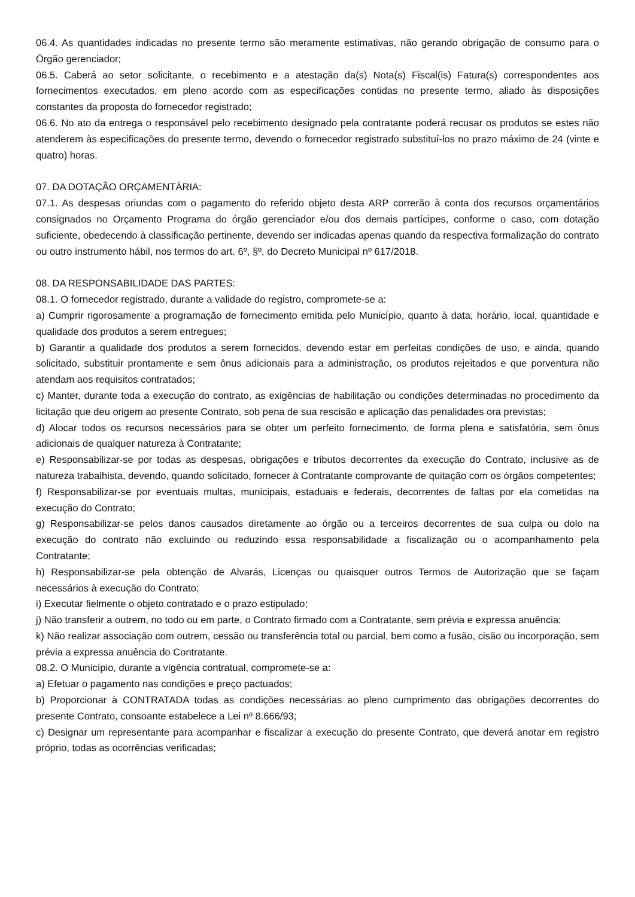06.4. As quantidades indicadas no presente termo são meramente estimativas, não gerando obrigação de consumo para o Órgão gerenciador;
06.5. Caberá ao setor solicitante, o recebimento e a atestação da(s) Nota(s) Fiscal(is) Fatura(s) correspondentes aos fornecimentos executados, em pleno acordo com as especificações contidas no presente termo, aliado às disposições constantes da proposta do fornecedor registrado;
06.6. No ato da entrega o responsável pelo recebimento designado pela contratante poderá recusar os produtos se estes não atenderem às especificações do presente termo, devendo o fornecedor registrado substituí-los no prazo máximo de 24 (vinte e quatro) horas.
07. DA DOTAÇÃO ORÇAMENTÁRIA:
07.1. As despesas oriundas com o pagamento do referido objeto desta ARP correrão à conta dos recursos orçamentários consignados no Orçamento Programa do órgão gerenciador e/ou dos demais partícipes, conforme o caso, com dotação suficiente, obedecendo à classificação pertinente, devendo ser indicadas apenas quando da respectiva formalização do contrato ou outro instrumento hábil, nos termos do art. 6º, §º, do Decreto Municipal nº 617/2018.
08. DA RESPONSABILIDADE DAS PARTES:
08.1. O fornecedor registrado, durante a validade do registro, compromete-se a:
a) Cumprir rigorosamente a programação de fornecimento emitida pelo Município, quanto à data, horário, local, quantidade e qualidade dos produtos a serem entregues;
b) Garantir a qualidade dos produtos a serem fornecidos, devendo estar em perfeitas condições de uso, e ainda, quando solicitado, substituir prontamente e sem ônus adicionais para a administração, os produtos rejeitados e que porventura não atendam aos requisitos contratados;
c) Manter, durante toda a execução do contrato, as exigências de habilitação ou condições determinadas no procedimento da licitação que deu origem ao presente Contrato, sob pena de sua rescisão e aplicação das penalidades ora previstas;
d) Alocar todos os recursos necessários para se obter um perfeito fornecimento, de forma plena e satisfatória, sem ônus adicionais de qualquer natureza à Contratante;
e) Responsabilizar-se por todas as despesas, obrigações e tributos decorrentes da execução do Contrato, inclusive as de natureza trabalhista, devendo, quando solicitado, fornecer à Contratante comprovante de quitação com os órgãos competentes;
f) Responsabilizar-se por eventuais multas, municipais, estaduais e federais, decorrentes de faltas por ela cometidas na execução do Contrato;
g) Responsabilizar-se pelos danos causados diretamente ao órgão ou a terceiros decorrentes de sua culpa ou dolo na execução do contrato não excluindo ou reduzindo essa responsabilidade a fiscalização ou o acompanhamento pela Contratante;
h) Responsabilizar-se pela obtenção de Alvarás, Licenças ou quaisquer outros Termos de Autorização que se façam necessários à execução do Contrato;
i) Executar fielmente o objeto contratado e o prazo estipulado;
j) Não transferir a outrem, no todo ou em parte, o Contrato firmado com a Contratante, sem prévia e expressa anuência;
k) Não realizar associação com outrem, cessão ou transferência total ou parcial, bem como a fusão, cisão ou incorporação, sem prévia a expressa anuência do Contratante.
08.2. O Município, durante a vigência contratual, compromete-se a:
a) Efetuar o pagamento nas condições e preço pactuados;
b) Proporcionar à CONTRATADA todas as condições necessárias ao pleno cumprimento das obrigações decorrentes do presente Contrato, consoante estabelece a Lei nº 8.666/93;
c) Designar um representante para acompanhar e fiscalizar a execução do presente Contrato, que deverá anotar em registro próprio, todas as ocorrências verificadas;